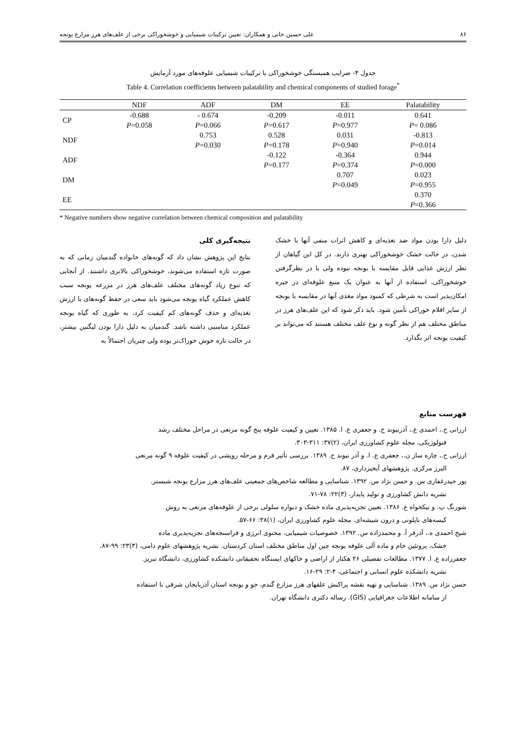۸۶ علی حسین خانی و همکاران: تعیین ترکیبات شیمیایی و خوشخوراکی برخی از علف‌های هرز مزارع یونجه
جدول ۴- ضرایب همبستگی خوشخوراکی با ترکیبات شیمیایی علوفه‌های مورد آزمایش
Table 4. Correlation coefficients between palatability and chemical components of studied forage<sup>*</sup>
| | NDF | ADF | DM | EE | Palatability |
| --- | --- | --- | --- | --- | --- |
| CP | -0.688 P =0.058 | - 0.674 P =0.066 | -0.209 P =0.617 | -0.011 P =0.977 | 0.641 P = 0.086 |
| NDF | | 0.753 P =0.030 | 0.528 P =0.178 | 0.031 P =0.940 | -0.813 P =0.014 |
| ADF | | | -0.122 P =0.177 | -0.364 P =0.374 | 0.944 P =0.000 |
| DM | | | | 0.707 P =0.049 | 0.023 P =0.955 |
| EE | | | | | 0.370 P =0.366 |
* Negative numbers show negative correlation between chemical composition and palatability
نتیجه‌گیری کلی
نتایج این پژوهش نشان داد که گونه‌های خانواده گندمیان زمانی که به صورت تازه استفاده می‌شوند، خوشخوراکی بالاتری داشتند. از آنجایی که تنوع زیاد گونه‌های مختلف علف‌های هرز در مزرعه یونجه سبب کاهش عملکرد گیاه یونجه می‌شود باید سعی در حفظ گونه‌های با ارزش تغذیه‌ای و حذف گونه‌های کم کیفیت کرد، به طوری که گیاه یونجه عملکرد مناسبی داشته باشد. گندمیان به دلیل دارا بودن لیگنین بیشتر، در حالت تازه خوش خوراک‌تر بوده ولی چتریان احتمالاً به
دلیل دارا بودن مواد ضد تغذیه‌ای و کاهش اثرات منفی آنها با خشک شدن، در حالت خشک خوشخوراکی بهتری دارند. در کل این گیاهان از نظر ارزش غذایی قابل مقایسه با یونجه نبوده ولی با در نظرگرفتن خوشخوراکی، استفاده از آنها به عنوان یک منبع علوفه‌ای در جیره امکان‌پذیر است به شرطی که کمبود مواد مغذی آنها در مقایسه با یونجه از سایر اقلام خوراکی تأمین شود. باید ذکر شود که این علف‌های هرز در مناطق مختلف هم از نظر گونه و نوع علف مختلف هستند که می‌تواند بر کیفیت یونجه اثر بگذارد.
فهرست منابع
ارزانی ح.، احمدی ع.، آذرنیوند ح. و جعفری ع. ا. ۱۳۸۵. تعیین و کیفیت علوفه پنج گونه مرتعی در مراحل مختلف رشد
فنولوژیکی. مجله علوم کشاورزی ایران، (۲)۳۷: ۳۱۱-۳۰۳.
ارزانی ح.، چاره ساز ن.، جعفری ع. ا. و آذر نیوند ح. ۱۳۸۹. بررسی تأثیر فرم و مرحله رویشی در کیفیت علوفه ۹ گونه مرتعی
البرز مرکزی. پژوهشهای آبخیزداری، ۸۷.
پور حیدرغفاری س. و حسن نژاد س. ۱۳۹۲. شناسایی و مطالعه شاخص‌های جمعیتی علف‌های هرز مزارع یونجه شبستر.
نشریه دانش کشاورزی و تولید پایدار، (۳)۲۲: ۷۸-۷۱.
شورنگ پ. و نیکخواه ع. ۱۳۸۶. تعیین تجزیه‌پذیری ماده خشک و دیواره سلولی برخی از علوفه‌های مرتعی به روش
کیسه‌های نایلونی و درون شیشه‌ای. مجله علوم کشاورزی ایران، (۱)۳۸: ۶۶-۵۷.
شیخ احمدی ه.، آذرفر آ. و محمدزاده س. ۱۳۹۲. خصوصیات شیمیایی، محتوی انرژی و فراسنجه‌های تجزیه‌پذیری ماده
خشک، پروتئین خام و ماده آلی علوفه یونجه چین اول مناطق مختلف استان کردستان. نشریه پژوهشهای علوم دامی، (۳)۲۳: ۹۹-۸۷.
جعفرزاده ع. ا. ۱۳۷۷. مطالعات تفضیلی ۲۶ هکتار از اراضی و خاکهای ایستگاه تحقیقاتی دانشکده کشاورزی، دانشگاه تبریز.
نشریه دانشکده علوم انسانی و اجتماعی، ۴-۲: ۲۹-۱۶.
حسن نژاد س. ۱۳۸۹. شناسایی و تهیه نقشه پراکنش علفهای هرز مزارع گندم، جو و یونجه استان آذربایجان شرقی با استفاده
از سامانه اطلاعات جغرافیایی (GIS). رساله دکتری دانشگاه تهران.